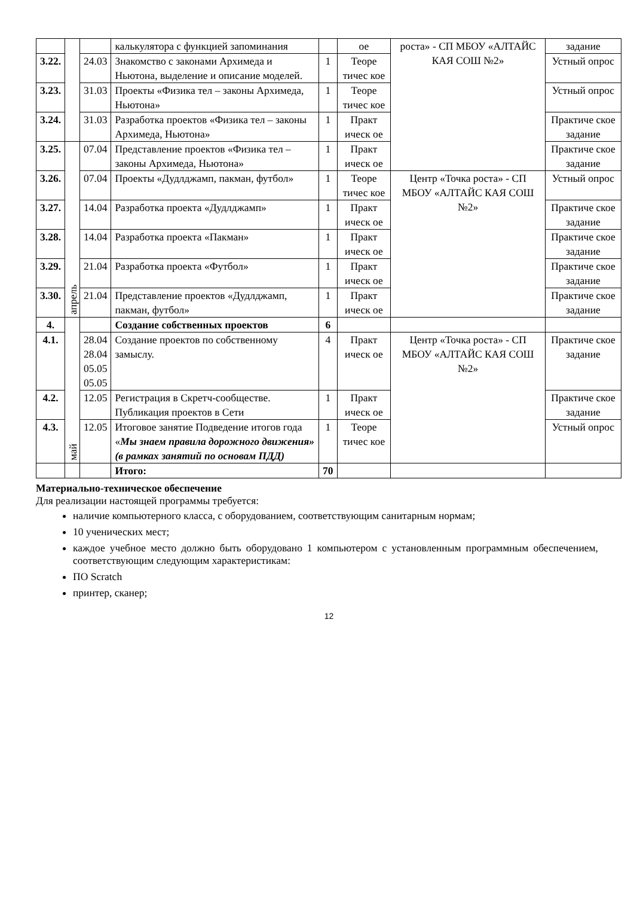| | | | калькулятора с функцией запоминания | | ое | роста» - СП МБОУ «АЛТАЙС КАЯ СОШ №2» | задание |
| 3.22. | | 24.03 | Знакомство с законами Архимеда и Ньютона, выделение и описание моделей. | 1 | Теоре тичес кое | | Устный опрос |
| 3.23. | | 31.03 | Проекты «Физика тел – законы Архимеда, Ньютона» | 1 | Теоре тичес кое | | Устный опрос |
| 3.24. | | 31.03 | Разработка проектов «Физика тел – законы Архимеда, Ньютона» | 1 | Практ ическ ое | | Практиче ское задание |
| 3.25. | апрель | 07.04 | Представление проектов «Физика тел – законы Архимеда, Ньютона» | 1 | Практ ическ ое | | Практиче ское задание |
| 3.26. | | 07.04 | Проекты «Дудлджамп, пакман, футбол» | 1 | Теоре тичес кое | Центр «Точка роста» - СП МБОУ «АЛТАЙС КАЯ СОШ №2» | Устный опрос |
| 3.27. | | 14.04 | Разработка проекта «Дудлджамп» | 1 | Практ ическ ое | | Практиче ское задание |
| 3.28. | | 14.04 | Разработка проекта «Пакман» | 1 | Практ ическ ое | | Практиче ское задание |
| 3.29. | | 21.04 | Разработка проекта «Футбол» | 1 | Практ ическ ое | | Практиче ское задание |
| 3.30. | | 21.04 | Представление проектов «Дудлджамп, пакман, футбол» | 1 | Практ ическ ое | | Практиче ское задание |
| 4. | май | | Создание собственных проектов | 6 | | | |
| 4.1. | | 28.04 28.04 05.05 05.05 | Создание проектов по собственному замыслу. | 4 | Практ ическ ое | Центр «Точка роста» - СП МБОУ «АЛТАЙС КАЯ СОШ №2» | Практиче ское задание |
| 4.2. | | 12.05 | Регистрация в Скретч-сообществе. Публикация проектов в Сети | 1 | Практ ическ ое | | Практиче ское задание |
| 4.3. | | 12.05 | Итоговое занятие Подведение итогов года « Мы знаем правила дорожного движения» (в рамках занятий по основам ПДД) | 1 | Теоре тичес кое | | Устный опрос |
| | | | Итого: | 70 | | | |
Материально-техническое обеспечение
Для реализации настоящей программы требуется:
наличие компьютерного класса, с оборудованием, соответствующим санитарным нормам;
10 ученических мест;
каждое учебное место должно быть оборудовано 1 компьютером с установленным программным обеспечением, соответствующим следующим характеристикам:
ПО Scratch
принтер, сканер;
12